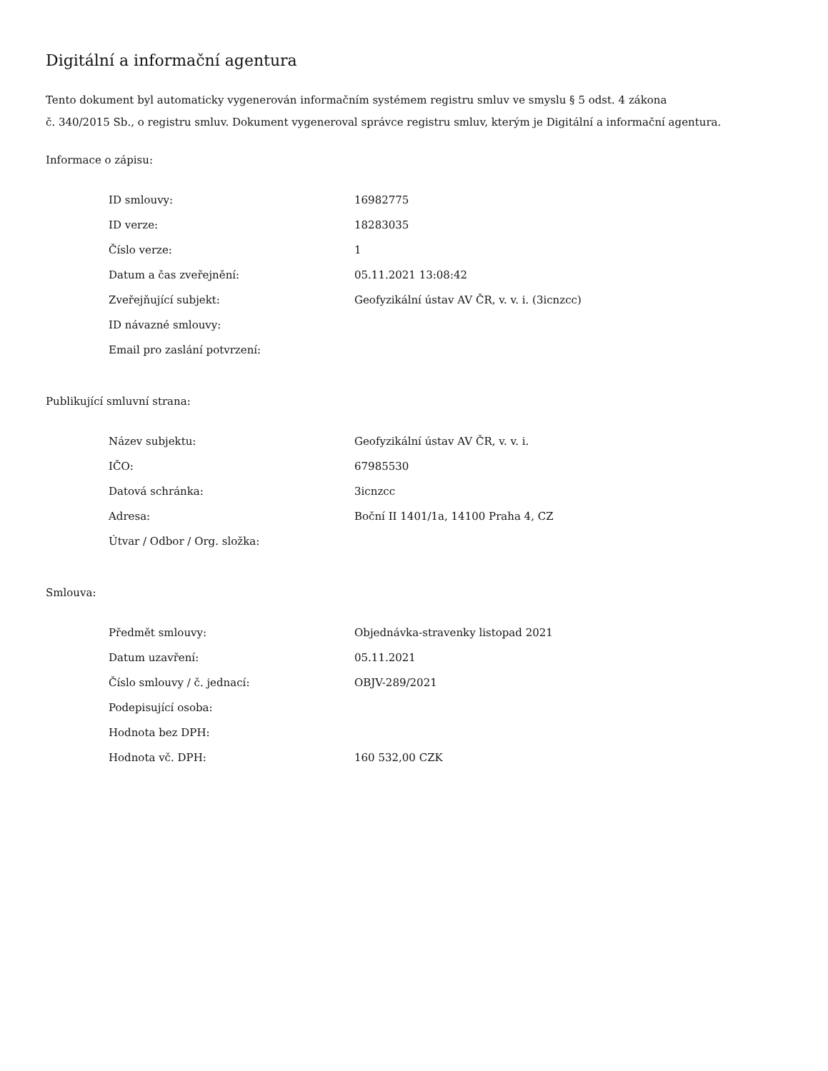Digitální a informační agentura
Tento dokument byl automaticky vygenerován informačním systémem registru smluv ve smyslu § 5 odst. 4 zákona
č. 340/2015 Sb., o registru smluv. Dokument vygeneroval správce registru smluv, kterým je Digitální a informační agentura.
Informace o zápisu:
| ID smlouvy: | 16982775 |
| ID verze: | 18283035 |
| Číslo verze: | 1 |
| Datum a čas zveřejnění: | 05.11.2021 13:08:42 |
| Zveřejňující subjekt: | Geofyzikální ústav AV ČR, v. v. i. (3icnzcc) |
| ID návazné smlouvy: | |
| Email pro zaslání potvrzení: | |
Publikující smluvní strana:
| Název subjektu: | Geofyzikální ústav AV ČR, v. v. i. |
| IČO: | 67985530 |
| Datová schránka: | 3icnzcc |
| Adresa: | Boční II 1401/1a, 14100 Praha 4, CZ |
| Útvar / Odbor / Org. složka: | |
Smlouva:
| Předmět smlouvy: | Objednávka-stravenky listopad 2021 |
| Datum uzavření: | 05.11.2021 |
| Číslo smlouvy / č. jednací: | OBJV-289/2021 |
| Podepisující osoba: | |
| Hodnota bez DPH: | |
| Hodnota vč. DPH: | 160 532,00 CZK |